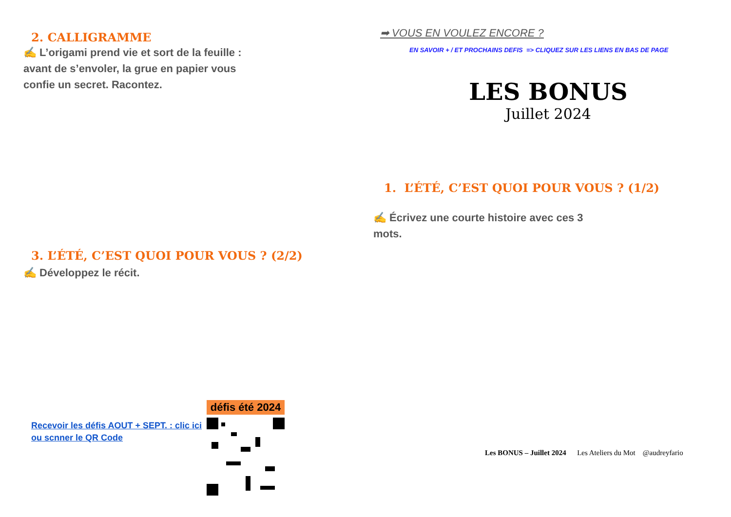2. CALLIGRAMME
✍ L’origami prend vie et sort de la feuille : avant de s’envoler, la grue en papier vous confie un secret. Racontez.
3. L’ÉTÉ, C’EST QUOI POUR VOUS ? (2/2)
✍ Développez le récit.
Recevoir les défis AOUT + SEPT. : clic ici
ou scnner le QR Code
défis été 2024
➡ VOUS EN VOULEZ ENCORE ?
EN SAVOIR + / ET PROCHAINS DEFIS => CLIQUEZ SUR LES LIENS EN BAS DE PAGE
LES BONUS
Juillet 2024
1. L’ÉTÉ, C’EST QUOI POUR VOUS ? (1/2)
✍ Écrivez une courte histoire avec ces 3 mots.
Les BONUS – Juillet 2024 Les Ateliers du Mot @audreyfario